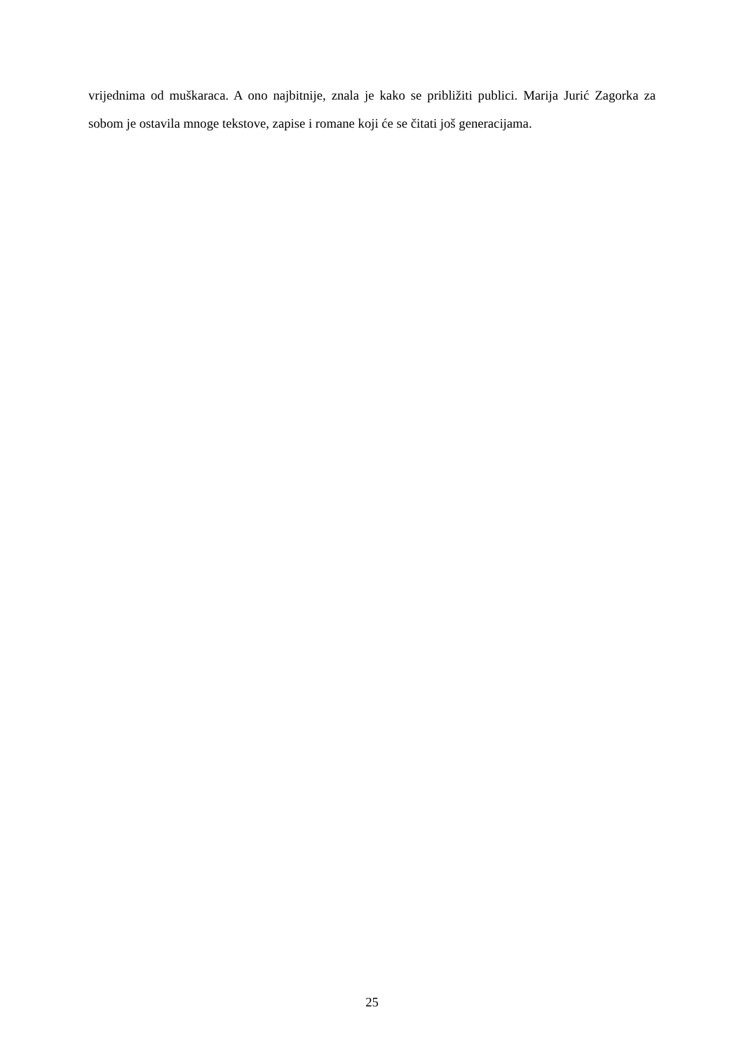vrijednima od muškaraca. A ono najbitnije, znala je kako se približiti publici. Marija Jurić Zagorka za sobom je ostavila mnoge tekstove, zapise i romane koji će se čitati još generacijama.
25